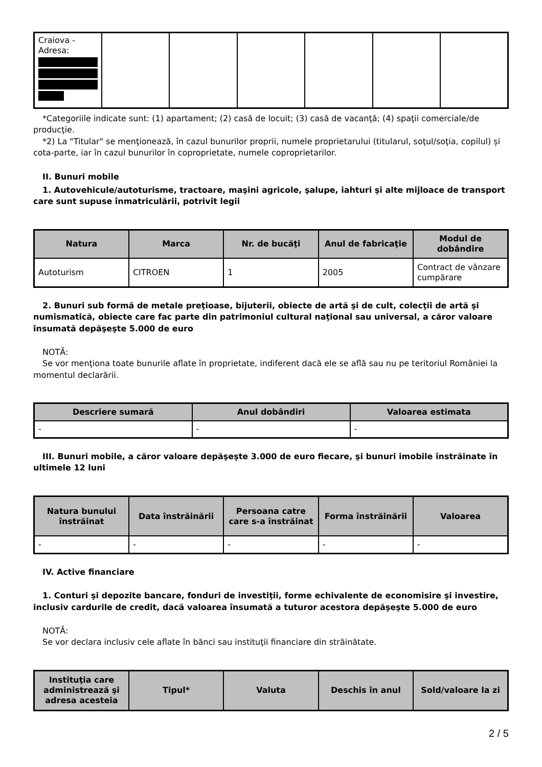| Craiova - Adresa: | | | | | | |
*Categoriile indicate sunt: (1) apartament; (2) casă de locuit; (3) casă de vacanţă; (4) spaţii comerciale/de producţie.
*2) La "Titular" se menţionează, în cazul bunurilor proprii, numele proprietarului (titularul, soţul/soţia, copilul) și cota-parte, iar în cazul bunurilor în coproprietate, numele coproprietarilor.
II. Bunuri mobile
1. Autovehicule/autoturisme, tractoare, maşini agricole, şalupe, iahturi şi alte mijloace de transport care sunt supuse înmatriculării, potrivit legii
| Natura | Marca | Nr. de bucăţi | Anul de fabricaţie | Modul de dobândire |
| --- | --- | --- | --- | --- |
| Autoturism | CITROEN | 1 | 2005 | Contract de vânzare cumpărare |
2. Bunuri sub formă de metale preţioase, bijuterii, obiecte de artă şi de cult, colecţii de artă şi numismatică, obiecte care fac parte din patrimoniul cultural naţional sau universal, a căror valoare însumată depăşeşte 5.000 de euro
NOTĂ:
Se vor menţiona toate bunurile aflate în proprietate, indiferent dacă ele se află sau nu pe teritoriul României la momentul declarării.
| Descriere sumară | Anul dobândiri | Valoarea estimata |
| --- | --- | --- |
| - | - | - |
III. Bunuri mobile, a căror valoare depăşeşte 3.000 de euro fiecare, şi bunuri imobile înstrăinate în ultimele 12 luni
| Natura bunului înstrăinat | Data înstrăinării | Persoana catre care s-a înstrăinat | Forma înstrăinării | Valoarea |
| --- | --- | --- | --- | --- |
| - | - | - | - | - |
IV. Active financiare
1. Conturi şi depozite bancare, fonduri de investiţii, forme echivalente de economisire şi investire, inclusiv cardurile de credit, dacă valoarea însumată a tuturor acestora depăşeşte 5.000 de euro
NOTĂ:
Se vor declara inclusiv cele aflate în bănci sau instituţii financiare din străinătate.
| Instituţia care administrează şi adresa acesteia | Tipul* | Valuta | Deschis în anul | Sold/valoare la zi |
| --- | --- | --- | --- | --- |
2 / 5